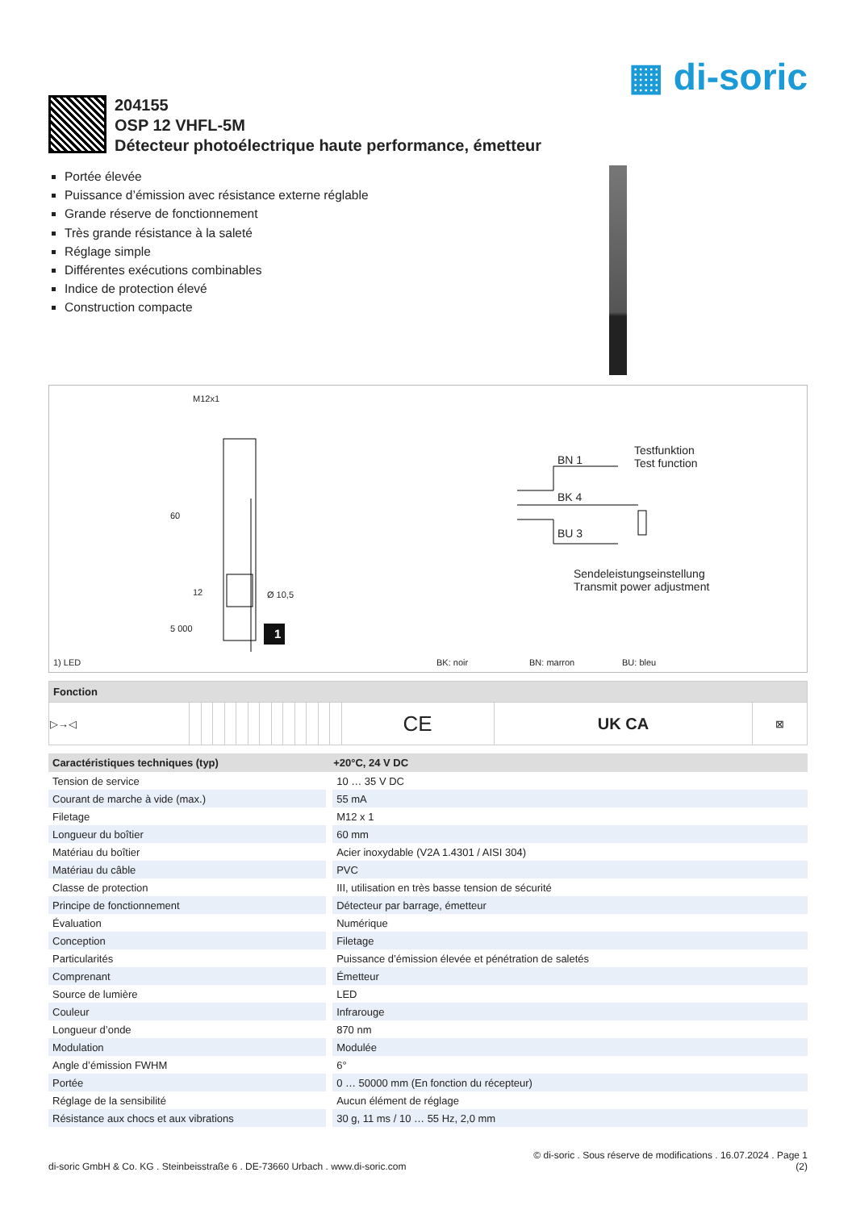▦ di-soric
204155
OSP 12 VHFL-5M
Détecteur photoélectrique haute performance, émetteur
Portée élevée
Puissance d’émission avec résistance externe réglable
Grande réserve de fonctionnement
Très grande résistance à la saleté
Réglage simple
Différentes exécutions combinables
Indice de protection élevé
Construction compacte
M12x1
Ø 10,5
60
12
5 000 1
BN 1
BK 4
BU 3
Testfunktion
Test function
Sendeleistungseinstellung
Transmit power adjustment
1) LED BK: noir BN: marron BU: bleu
| Fonction | | | | | | | | | | | | | | | | |
| --- | --- | --- | --- | --- | --- | --- | --- | --- | --- | --- | --- | --- | --- | --- | --- | --- |
| ▷→◁ | | | | | | | | | | | | | | CE | UK CA | ⊠ |
| Caractéristiques techniques (typ) | +20°C, 24 V DC |
| --- | --- |
| Tension de service | 10 … 35 V DC |
| Courant de marche à vide (max.) | 55 mA |
| Filetage | M12 x 1 |
| Longueur du boîtier | 60 mm |
| Matériau du boîtier | Acier inoxydable (V2A 1.4301 / AISI 304) |
| Matériau du câble | PVC |
| Classe de protection | III, utilisation en très basse tension de sécurité |
| Principe de fonctionnement | Détecteur par barrage, émetteur |
| Évaluation | Numérique |
| Conception | Filetage |
| Particularités | Puissance d’émission élevée et pénétration de saletés |
| Comprenant | Émetteur |
| Source de lumière | LED |
| Couleur | Infrarouge |
| Longueur d’onde | 870 nm |
| Modulation | Modulée |
| Angle d’émission FWHM | 6° |
| Portée | 0 … 50000 mm (En fonction du récepteur) |
| Réglage de la sensibilité | Aucun élément de réglage |
| Résistance aux chocs et aux vibrations | 30 g, 11 ms / 10 … 55 Hz, 2,0 mm |
di-soric GmbH & Co. KG . Steinbeisstraße 6 . DE-73660 Urbach . www.di-soric.com
© di-soric . Sous réserve de modifications . 16.07.2024 . Page 1
(2)